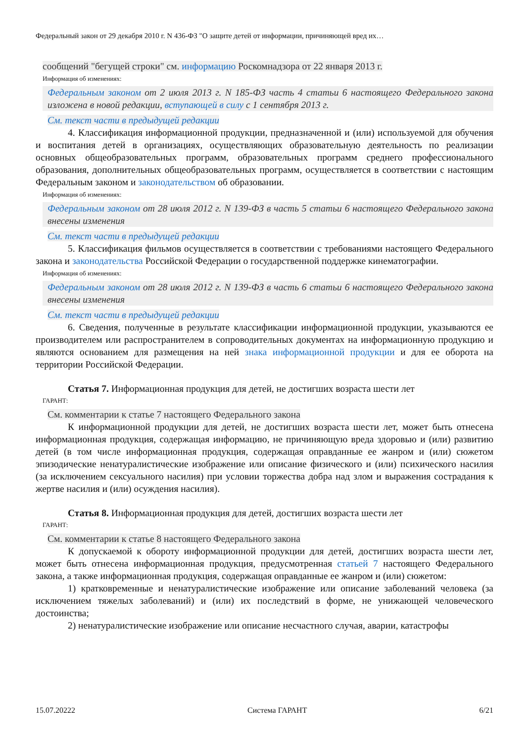Федеральный закон от 29 декабря 2010 г. N 436-ФЗ "О защите детей от информации, причиняющей вред их…
сообщений "бегущей строки" см. информацию Роскомнадзора от 22 января 2013 г.
Информация об изменениях:
Федеральным законом от 2 июля 2013 г. N 185-ФЗ часть 4 статьи 6 настоящего Федерального закона изложена в новой редакции, вступающей в силу с 1 сентября 2013 г.
См. текст части в предыдущей редакции
4. Классификация информационной продукции, предназначенной и (или) используемой для обучения и воспитания детей в организациях, осуществляющих образовательную деятельность по реализации основных общеобразовательных программ, образовательных программ среднего профессионального образования, дополнительных общеобразовательных программ, осуществляется в соответствии с настоящим Федеральным законом и законодательством об образовании.
Информация об изменениях:
Федеральным законом от 28 июля 2012 г. N 139-ФЗ в часть 5 статьи 6 настоящего Федерального закона внесены изменения
См. текст части в предыдущей редакции
5. Классификация фильмов осуществляется в соответствии с требованиями настоящего Федерального закона и законодательства Российской Федерации о государственной поддержке кинематографии.
Информация об изменениях:
Федеральным законом от 28 июля 2012 г. N 139-ФЗ в часть 6 статьи 6 настоящего Федерального закона внесены изменения
См. текст части в предыдущей редакции
6. Сведения, полученные в результате классификации информационной продукции, указываются ее производителем или распространителем в сопроводительных документах на информационную продукцию и являются основанием для размещения на ней знака информационной продукции и для ее оборота на территории Российской Федерации.
Статья 7. Информационная продукция для детей, не достигших возраста шести лет
ГАРАНТ:
См. комментарии к статье 7 настоящего Федерального закона
К информационной продукции для детей, не достигших возраста шести лет, может быть отнесена информационная продукция, содержащая информацию, не причиняющую вреда здоровью и (или) развитию детей (в том числе информационная продукция, содержащая оправданные ее жанром и (или) сюжетом эпизодические ненатуралистические изображение или описание физического и (или) психического насилия (за исключением сексуального насилия) при условии торжества добра над злом и выражения сострадания к жертве насилия и (или) осуждения насилия).
Статья 8. Информационная продукция для детей, достигших возраста шести лет
ГАРАНТ:
См. комментарии к статье 8 настоящего Федерального закона
К допускаемой к обороту информационной продукции для детей, достигших возраста шести лет, может быть отнесена информационная продукция, предусмотренная статьей 7 настоящего Федерального закона, а также информационная продукция, содержащая оправданные ее жанром и (или) сюжетом:
1) кратковременные и ненатуралистические изображение или описание заболеваний человека (за исключением тяжелых заболеваний) и (или) их последствий в форме, не унижающей человеческого достоинства;
2) ненатуралистические изображение или описание несчастного случая, аварии, катастрофы
15.07.20222 Система ГАРАНТ 6/21